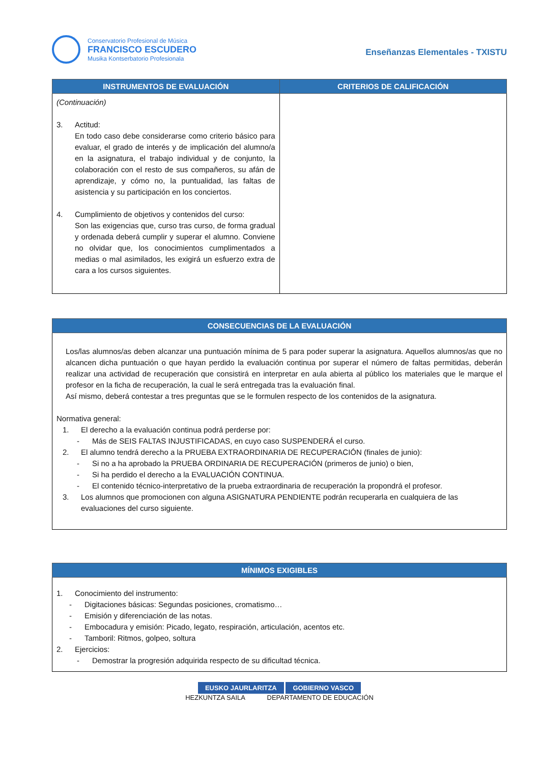Conservatorio Profesional de Música
FRANCISCO ESCUDERO
Musika Kontserbatorio Profesionala
Enseñanzas Elementales - TXISTU
| INSTRUMENTOS DE EVALUACIÓN | CRITERIOS DE CALIFICACIÓN |
| --- | --- |
| (Continuación) 3. Actitud: En todo caso debe considerarse como criterio básico para evaluar, el grado de interés y de implicación del alumno/a en la asignatura, el trabajo individual y de conjunto, la colaboración con el resto de sus compañeros, su afán de aprendizaje, y cómo no, la puntualidad, las faltas de asistencia y su participación en los conciertos. 4. Cumplimiento de objetivos y contenidos del curso: Son las exigencias que, curso tras curso, de forma gradual y ordenada deberá cumplir y superar el alumno. Conviene no olvidar que, los conocimientos cumplimentados a medias o mal asimilados, les exigirá un esfuerzo extra de cara a los cursos siguientes. | |
| CONSECUENCIAS DE LA EVALUACIÓN |
| --- |
| Los/las alumnos/as deben alcanzar una puntuación mínima de 5 para poder superar la asignatura. Aquellos alumnos/as que no alcancen dicha puntuación o que hayan perdido la evaluación continua por superar el número de faltas permitidas, deberán realizar una actividad de recuperación que consistirá en interpretar en aula abierta al público los materiales que le marque el profesor en la ficha de recuperación, la cual le será entregada tras la evaluación final. Así mismo, deberá contestar a tres preguntas que se le formulen respecto de los contenidos de la asignatura. Normativa general: 1. El derecho a la evaluación continua podrá perderse por: - Más de SEIS FALTAS INJUSTIFICADAS, en cuyo caso SUSPENDERÁ el curso. 2. El alumno tendrá derecho a la PRUEBA EXTRAORDINARIA DE RECUPERACIÓN (finales de junio): - Si no a ha aprobado la PRUEBA ORDINARIA DE RECUPERACIÓN (primeros de junio) o bien, - Si ha perdido el derecho a la EVALUACIÓN CONTINUA. - El contenido técnico-interpretativo de la prueba extraordinaria de recuperación la propondrá el profesor. 3. Los alumnos que promocionen con alguna ASIGNATURA PENDIENTE podrán recuperarla en cualquiera de las evaluaciones del curso siguiente. |
| MÍNIMOS EXIGIBLES |
| --- |
| 1. Conocimiento del instrumento: - Digitaciones básicas: Segundas posiciones, cromatismo… - Emisión y diferenciación de las notas. - Embocadura y emisión: Picado, legato, respiración, articulación, acentos etc. - Tamboril: Ritmos, golpeo, soltura 2. Ejercicios: - Demostrar la progresión adquirida respecto de su dificultad técnica. |
EUSKO JAURLARITZA GOBIERNO VASCO
HEZKUNTZA SAILA DEPARTAMENTO DE EDUCACIÓN